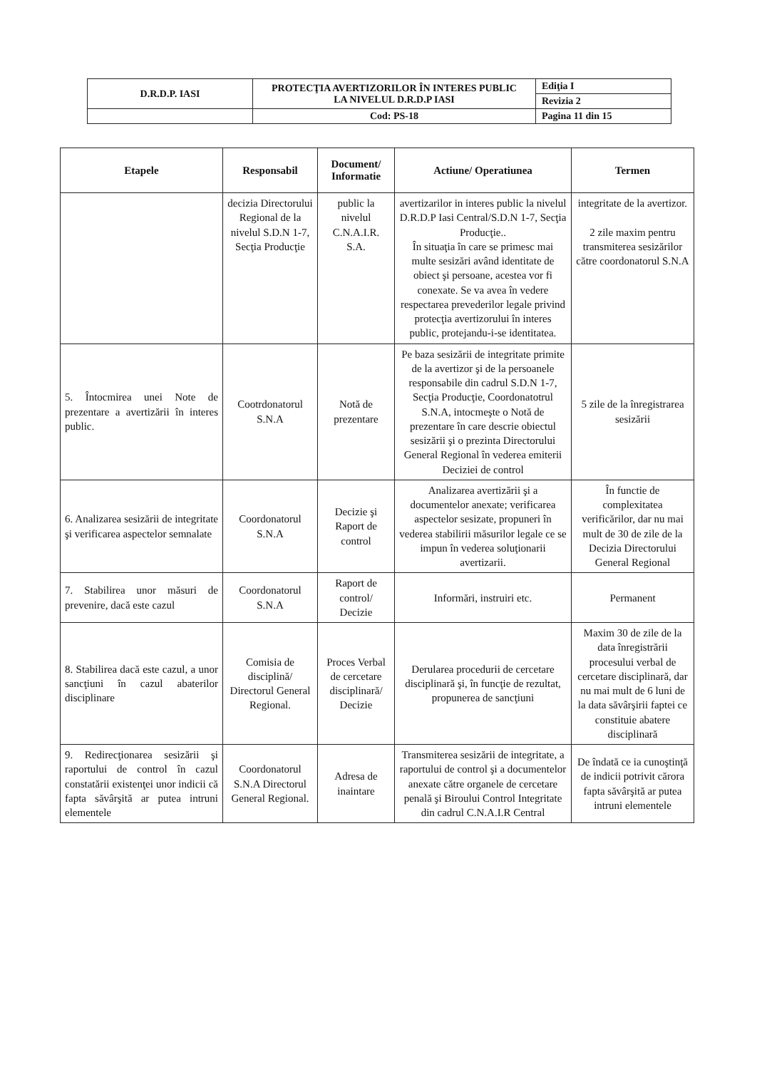| D.R.D.P. IASI | PROTECŢIA AVERTIZORILOR ÎN INTERES PUBLIC LA NIVELUL D.R.D.P IASI | Ediţia I |
| | | Revizia 2 |
| | Cod: PS-18 | Pagina 11 din 15 |
| Etapele | Responsabil | Document/ Informatie | Actiune/ Operatiunea | Termen |
| --- | --- | --- | --- | --- |
| | decizia Directorului Regional de la nivelul S.D.N 1-7, Secţia Producţie | public la nivelul C.N.A.I.R. S.A. | avertizarilor in interes public la nivelul D.R.D.P Iasi Central/S.D.N 1-7, Secţia Producţie.. În situaţia în care se primesc mai multe sesizări având identitate de obiect şi persoane, acestea vor fi conexate. Se va avea în vedere respectarea prevederilor legale privind protecţia avertizorului în interes public, protejandu-i-se identitatea. | integritate de la avertizor. 2 zile maxim pentru transmiterea sesizărilor către coordonatorul S.N.A |
| 5. Întocmirea unei Note de prezentare a avertizării în interes public. | Cootrdonatorul S.N.A | Notă de prezentare | Pe baza sesizării de integritate primite de la avertizor şi de la persoanele responsabile din cadrul S.D.N 1-7, Secţia Producţie, Coordonatotrul S.N.A, intocmeşte o Notă de prezentare în care descrie obiectul sesizării şi o prezinta Directorului General Regional în vederea emiterii Deciziei de control | 5 zile de la înregistrarea sesizării |
| 6. Analizarea sesizării de integritate şi verificarea aspectelor semnalate | Coordonatorul S.N.A | Decizie şi Raport de control | Analizarea avertizării şi a documentelor anexate; verificarea aspectelor sesizate, propuneri în vederea stabilirii măsurilor legale ce se impun în vederea soluţionarii avertizarii. | În functie de complexitatea verificărilor, dar nu mai mult de 30 de zile de la Decizia Directorului General Regional |
| 7. Stabilirea unor măsuri de prevenire, dacă este cazul | Coordonatorul S.N.A | Raport de control/ Decizie | Informări, instruiri etc. | Permanent |
| 8. Stabilirea dacă este cazul, a unor sancţiuni în cazul abaterilor disciplinare | Comisia de disciplină/ Directorul General Regional. | Proces Verbal de cercetare disciplinară/ Decizie | Derularea procedurii de cercetare disciplinară şi, în funcţie de rezultat, propunerea de sancţiuni | Maxim 30 de zile de la data înregistrării procesului verbal de cercetare disciplinară, dar nu mai mult de 6 luni de la data săvârşirii faptei ce constituie abatere disciplinară |
| 9. Redirecţionarea sesizării şi raportului de control în cazul constatării existenţei unor indicii că fapta săvârşită ar putea intruni elementele | Coordonatorul S.N.A Directorul General Regional. | Adresa de inaintare | Transmiterea sesizării de integritate, a raportului de control şi a documentelor anexate către organele de cercetare penală şi Biroului Control Integritate din cadrul C.N.A.I.R Central | De îndată ce ia cunoştinţă de indicii potrivit cărora fapta săvârşită ar putea intruni elementele |